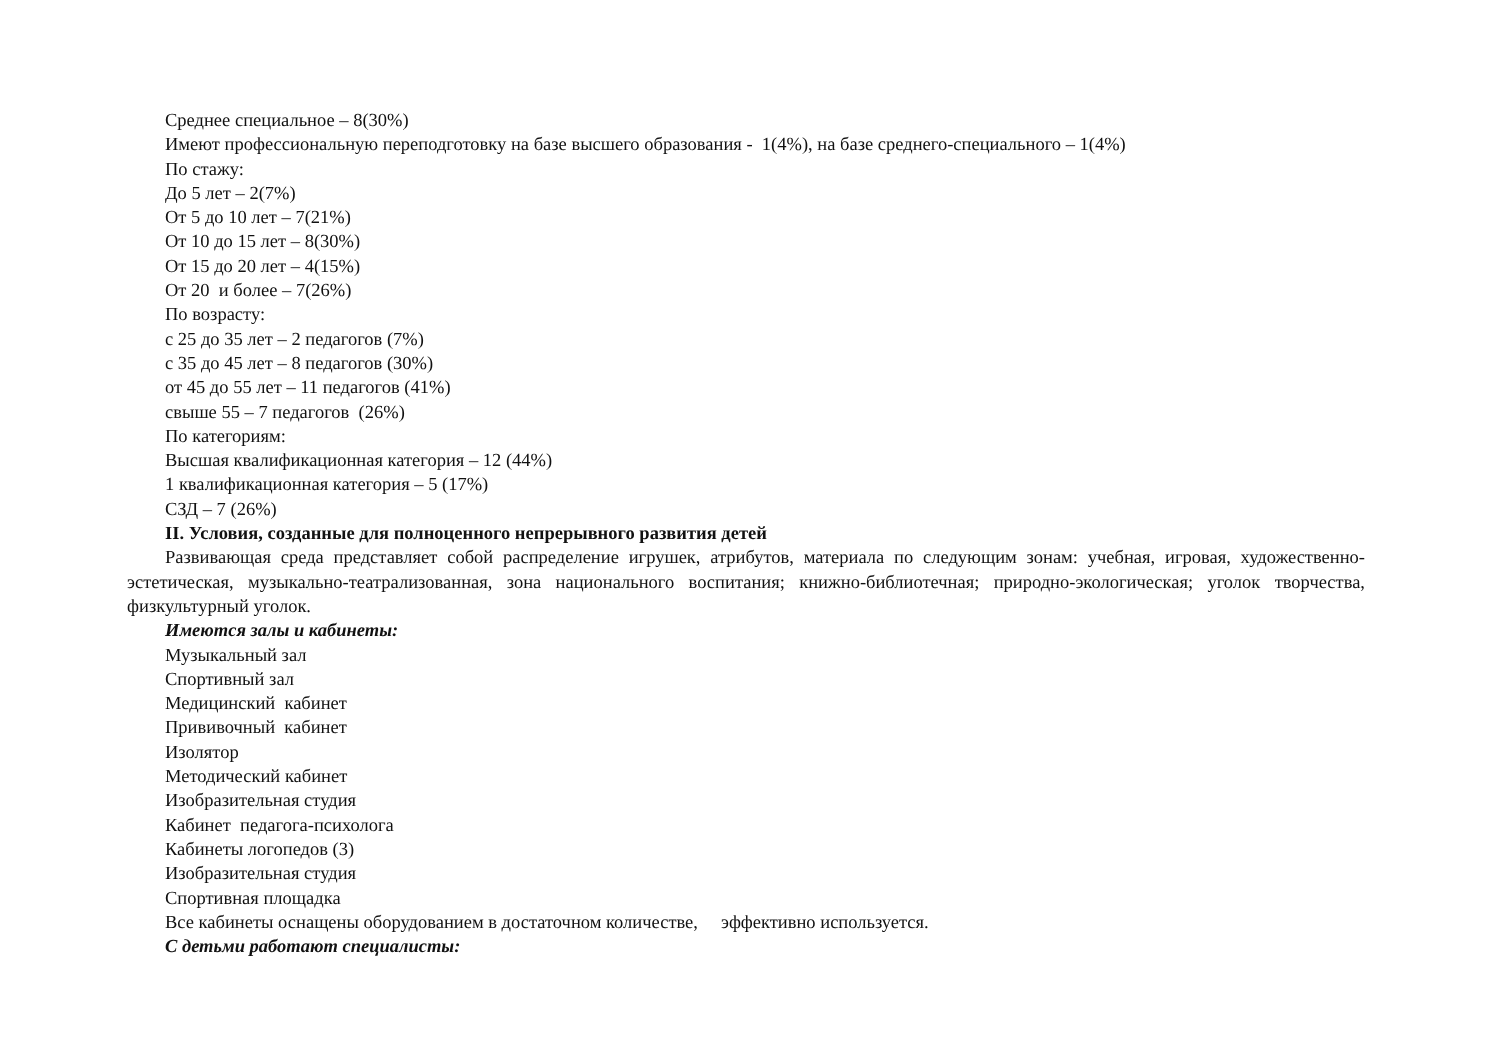Среднее специальное – 8(30%)
Имеют профессиональную переподготовку на базе высшего образования - 1(4%), на базе среднего-специального – 1(4%)
По стажу:
До 5 лет – 2(7%)
От 5 до 10 лет – 7(21%)
От 10 до 15 лет – 8(30%)
От 15 до 20 лет – 4(15%)
От 20 и более – 7(26%)
По возрасту:
с 25 до 35 лет – 2 педагогов (7%)
с 35 до 45 лет – 8 педагогов (30%)
от 45 до 55 лет – 11 педагогов (41%)
свыше 55 – 7 педагогов (26%)
По категориям:
Высшая квалификационная категория – 12 (44%)
1 квалификационная категория – 5 (17%)
СЗД – 7 (26%)
II. Условия, созданные для полноценного непрерывного развития детей
Развивающая среда представляет собой распределение игрушек, атрибутов, материала по следующим зонам: учебная, игровая, художественно-эстетическая, музыкально-театрализованная, зона национального воспитания; книжно-библиотечная; природно-экологическая; уголок творчества, физкультурный уголок.
Имеются залы и кабинеты:
Музыкальный зал
Спортивный зал
Медицинский кабинет
Прививочный кабинет
Изолятор
Методический кабинет
Изобразительная студия
Кабинет педагога-психолога
Кабинеты логопедов (3)
Изобразительная студия
Спортивная площадка
Все кабинеты оснащены оборудованием в достаточном количестве, эффективно используется.
С детьми работают специалисты: